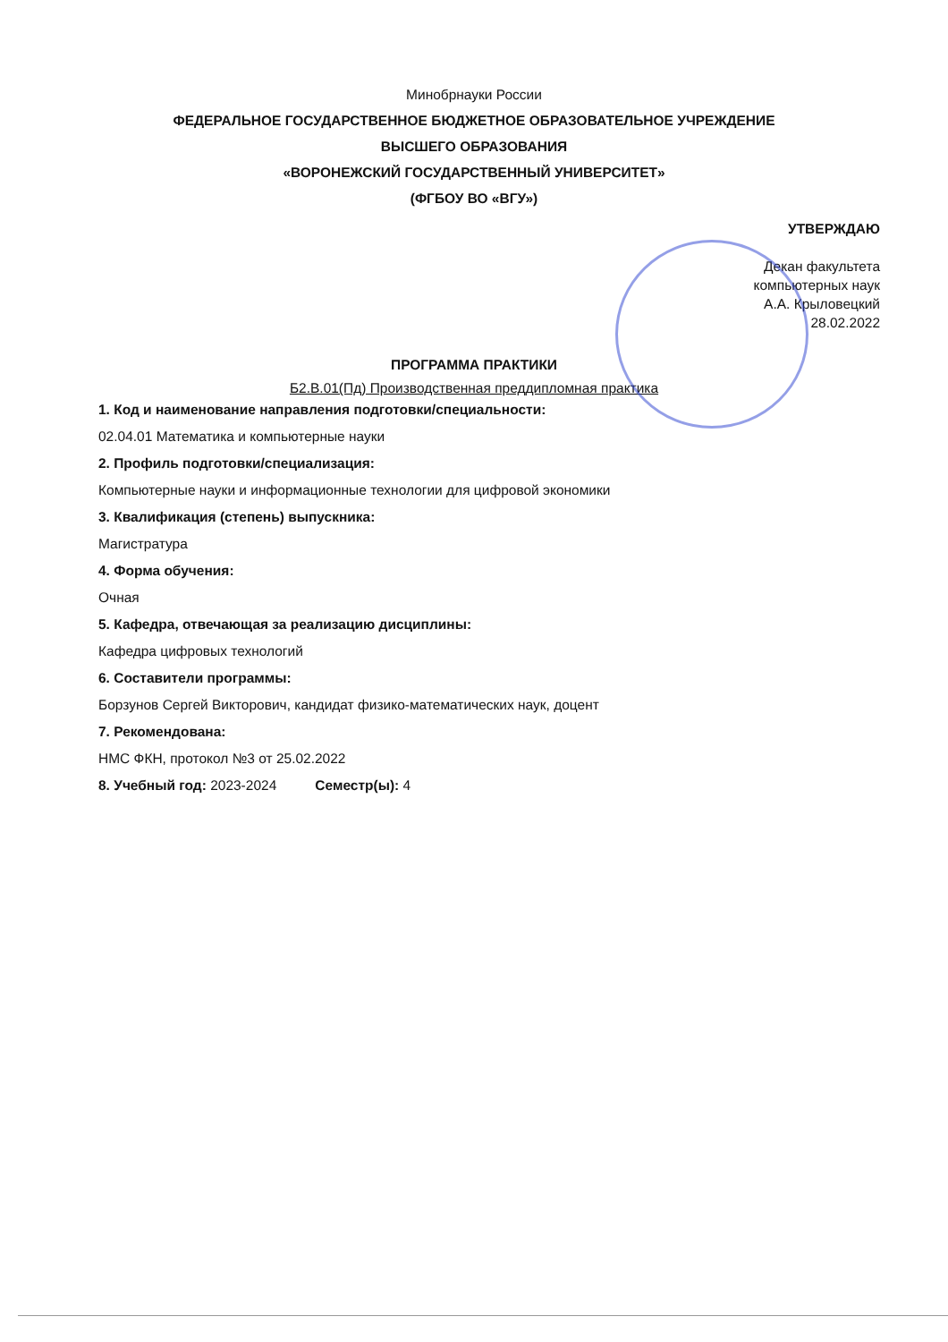Минобрнауки России
ФЕДЕРАЛЬНОЕ ГОСУДАРСТВЕННОЕ БЮДЖЕТНОЕ ОБРАЗОВАТЕЛЬНОЕ УЧРЕЖДЕНИЕ
ВЫСШЕГО ОБРАЗОВАНИЯ
«ВОРОНЕЖСКИЙ ГОСУДАРСТВЕННЫЙ УНИВЕРСИТЕТ»
(ФГБОУ ВО «ВГУ»)
УТВЕРЖДАЮ
Декан факультета
компьютерных наук
А.А. Крыловецкий
28.02.2022
ПРОГРАММА ПРАКТИКИ
Б2.В.01(Пд) Производственная преддипломная практика
1. Код и наименование направления подготовки/специальности:
02.04.01 Математика и компьютерные науки
2. Профиль подготовки/специализация:
Компьютерные науки и информационные технологии для цифровой экономики
3. Квалификация (степень) выпускника:
Магистратура
4. Форма обучения:
Очная
5. Кафедра, отвечающая за реализацию дисциплины:
Кафедра цифровых технологий
6. Составители программы:
Борзунов Сергей Викторович, кандидат физико-математических наук, доцент
7. Рекомендована:
НМС ФКН, протокол №3 от 25.02.2022
8. Учебный год: 2023-2024 Семестр(ы): 4